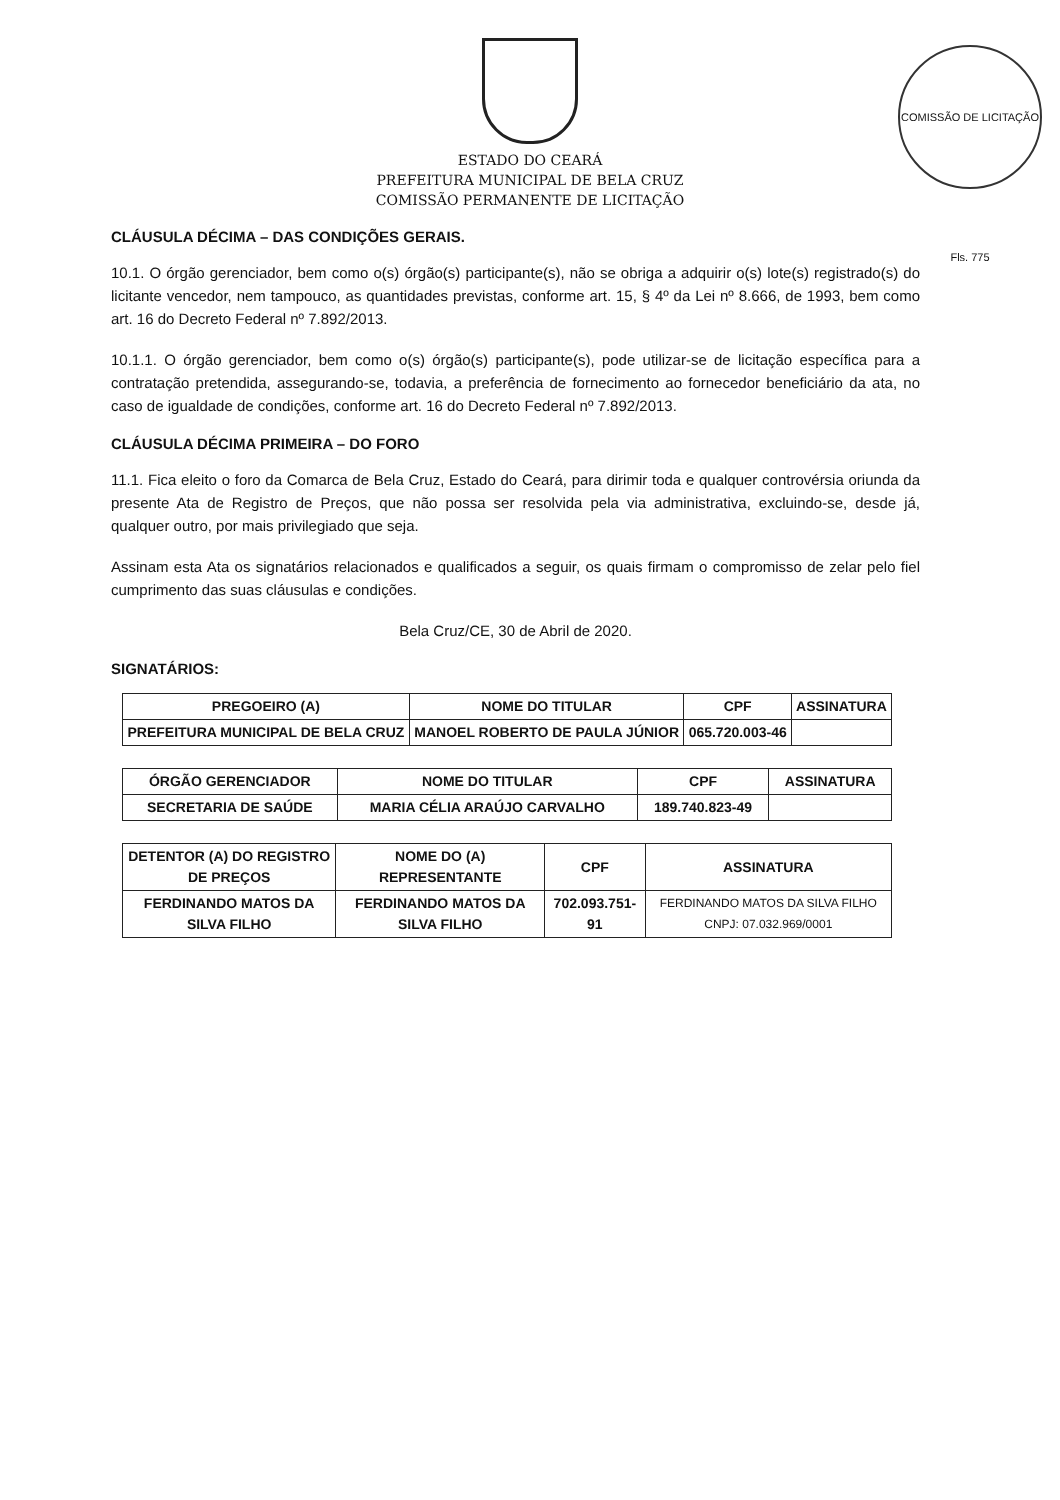COMISSÃO DE LICITAÇÃO Fls. 775
ESTADO DO CEARÁ
PREFEITURA MUNICIPAL DE BELA CRUZ
COMISSÃO PERMANENTE DE LICITAÇÃO
CLÁUSULA DÉCIMA – DAS CONDIÇÕES GERAIS.
10.1. O órgão gerenciador, bem como o(s) órgão(s) participante(s), não se obriga a adquirir o(s) lote(s) registrado(s) do licitante vencedor, nem tampouco, as quantidades previstas, conforme art. 15, § 4º da Lei nº 8.666, de 1993, bem como art. 16 do Decreto Federal nº 7.892/2013.
10.1.1. O órgão gerenciador, bem como o(s) órgão(s) participante(s), pode utilizar-se de licitação específica para a contratação pretendida, assegurando-se, todavia, a preferência de fornecimento ao fornecedor beneficiário da ata, no caso de igualdade de condições, conforme art. 16 do Decreto Federal nº 7.892/2013.
CLÁUSULA DÉCIMA PRIMEIRA – DO FORO
11.1. Fica eleito o foro da Comarca de Bela Cruz, Estado do Ceará, para dirimir toda e qualquer controvérsia oriunda da presente Ata de Registro de Preços, que não possa ser resolvida pela via administrativa, excluindo-se, desde já, qualquer outro, por mais privilegiado que seja.
Assinam esta Ata os signatários relacionados e qualificados a seguir, os quais firmam o compromisso de zelar pelo fiel cumprimento das suas cláusulas e condições.
Bela Cruz/CE, 30 de Abril de 2020.
SIGNATÁRIOS:
| PREGOEIRO (A) | NOME DO TITULAR | CPF | ASSINATURA |
| --- | --- | --- | --- |
| PREFEITURA MUNICIPAL DE BELA CRUZ | MANOEL ROBERTO DE PAULA JÚNIOR | 065.720.003-46 | |
| ÓRGÃO GERENCIADOR | NOME DO TITULAR | CPF | ASSINATURA |
| --- | --- | --- | --- |
| SECRETARIA DE SAÚDE | MARIA CÉLIA ARAÚJO CARVALHO | 189.740.823-49 | |
| DETENTOR (A) DO REGISTRO DE PREÇOS | NOME DO (A) REPRESENTANTE | CPF | ASSINATURA |
| --- | --- | --- | --- |
| FERDINANDO MATOS DA SILVA FILHO | FERDINANDO MATOS DA SILVA FILHO | 702.093.751-91 | FERDINANDO MATOS DA SILVA FILHO CNPJ: 07.032.969/0001 |